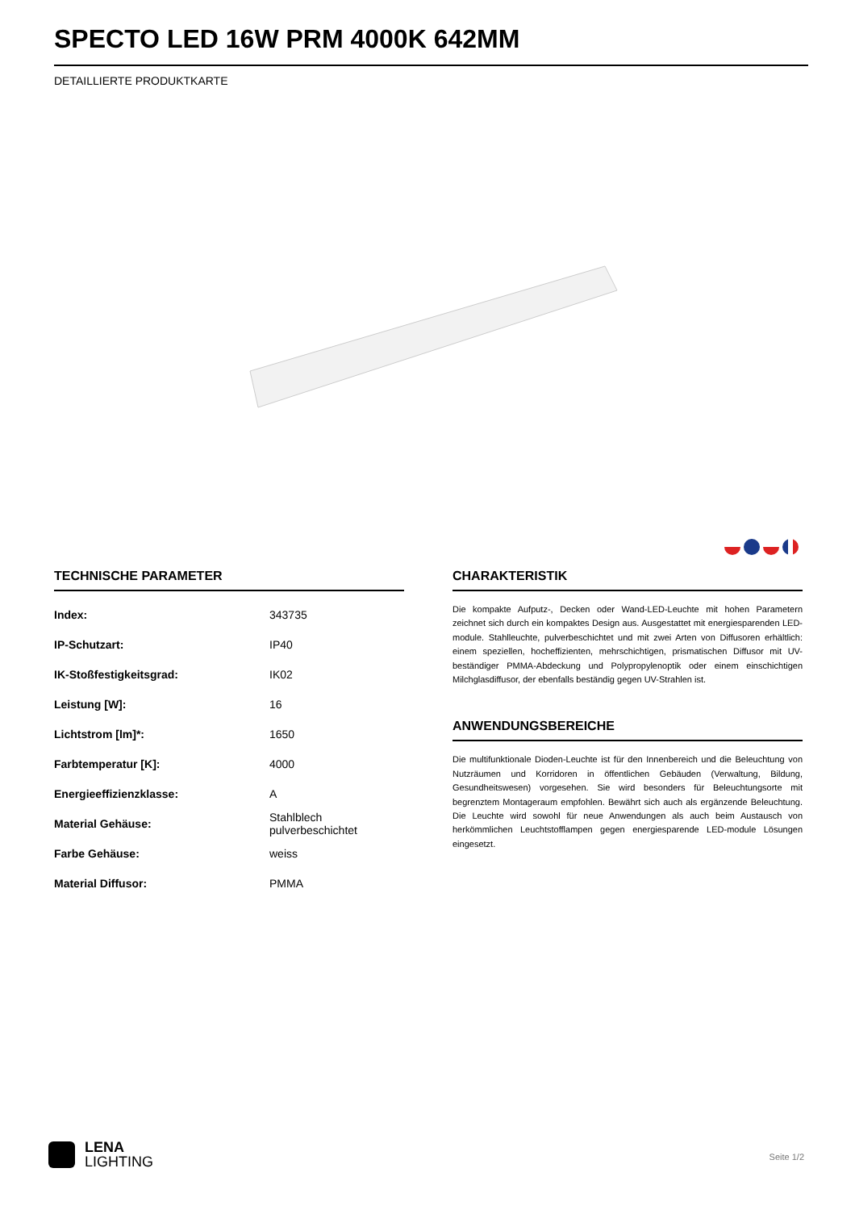SPECTO LED 16W PRM 4000K 642MM
DETAILLIERTE PRODUKTKARTE
TECHNISCHE PARAMETER
| Index: | 343735 |
| IP-Schutzart: | IP40 |
| IK-Stoßfestigkeitsgrad: | IK02 |
| Leistung [W]: | 16 |
| Lichtstrom [lm]*: | 1650 |
| Farbtemperatur [K]: | 4000 |
| Energieeffizienzklasse: | A |
| Material Gehäuse: | Stahlblech pulverbeschichtet |
| Farbe Gehäuse: | weiss |
| Material Diffusor: | PMMA |
CHARAKTERISTIK
Die kompakte Aufputz-, Decken oder Wand-LED-Leuchte mit hohen Parametern zeichnet sich durch ein kompaktes Design aus. Ausgestattet mit energiesparenden LED-module. Stahlleuchte, pulverbeschichtet und mit zwei Arten von Diffusoren erhältlich: einem speziellen, hocheffizienten, mehrschichtigen, prismatischen Diffusor mit UV-beständiger PMMA-Abdeckung und Polypropylenoptik oder einem einschichtigen Milchglasdiffusor, der ebenfalls beständig gegen UV-Strahlen ist.
ANWENDUNGSBEREICHE
Die multifunktionale Dioden-Leuchte ist für den Innenbereich und die Beleuchtung von Nutzräumen und Korridoren in öffentlichen Gebäuden (Verwaltung, Bildung, Gesundheitswesen) vorgesehen. Sie wird besonders für Beleuchtungsorte mit begrenztem Montageraum empfohlen. Bewährt sich auch als ergänzende Beleuchtung. Die Leuchte wird sowohl für neue Anwendungen als auch beim Austausch von herkömmlichen Leuchtstofflampen gegen energiesparende LED-module Lösungen eingesetzt.
LENA
LIGHTING
Seite 1/2